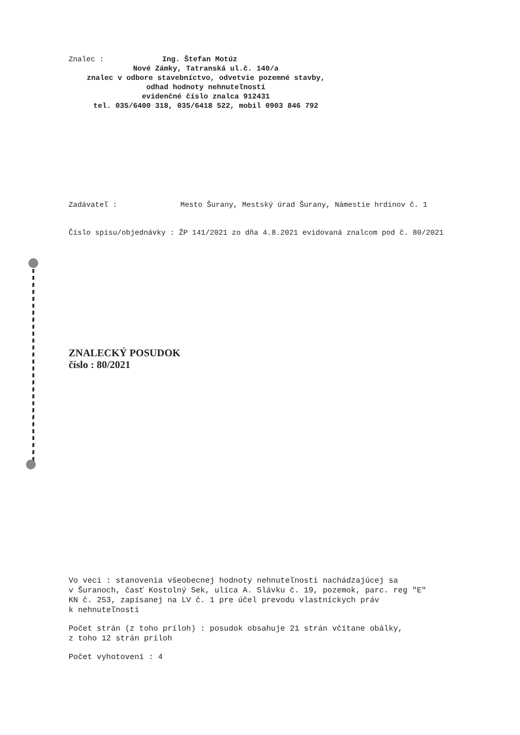Znalec : Ing. Štefan Motúz
Nové Zámky, Tatranská ul.č. 140/a
znalec v odbore stavebníctvo, odvetvie pozemné stavby,
odhad hodnoty nehnuteľností
evidenčné číslo znalca 912431
tel. 035/6400 318, 035/6418 522, mobil 0903 846 792
Zadávateľ : Mesto Šurany, Mestský úrad Šurany, Námestie hrdinov č. 1
Číslo spisu/objednávky : ŽP 141/2021 zo dňa 4.8.2021 evidovaná znalcom pod č. 80/2021
ZNALECKÝ POSUDOK
číslo : 80/2021
Vo veci : stanovenia všeobecnej hodnoty nehnuteľnosti nachádzajúcej sa
v Šuranoch, časť Kostolný Sek, ulica A. Slávku č. 19, pozemok, parc. reg "E"
KN č. 253, zapísanej na LV č. 1 pre účel prevodu vlastníckych práv
k nehnuteľnosti
Počet strán (z toho príloh) : posudok obsahuje 21 strán včítane obálky,
z toho 12 strán príloh
Počet vyhotovení : 4